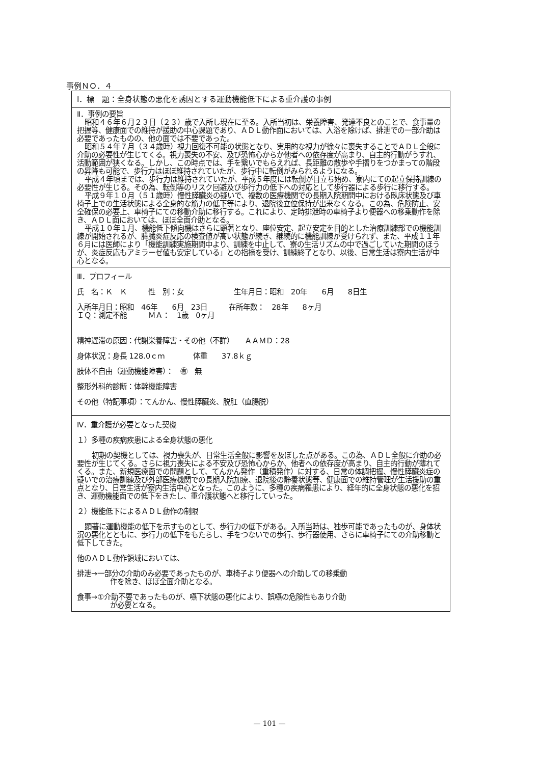事例ＮＯ．４
Ⅰ．標　題：全身状態の悪化を誘因とする運動機能低下による重介護の事例
Ⅱ．事例の要旨
昭和４６年６月２３日（２３）歳で入所し現在に至る。入所当初は、栄養障害、発達不良とのことで、食事量の把握等、健康面での維持が援助の中心課題であり、ＡＤＬ動作面においては、入浴を除けば、排泄での一部介助は必要であったものの、他の面では不要であった。
昭和５４年７月（３４歳時）視力回復不可能の状態となり、実用的な視力が徐々に喪失することでＡＤＬ全般に介助の必要性が生じてくる。視力喪失の不安、及び恐怖心からか他者への依存度が高まり、自主的行動がうすれ、活動範囲が狭くなる。しかし、この時点では、手を繋いでもらえれば、長距離の散歩や手摺りをつかまっての階段の昇降も可能で、歩行力はほぼ維持されていたが、歩行中に転倒がみられるようになる。
平成４年頃までは、歩行力は維持されていたが、平成５年度には転倒が目立ち始め、寮内にての起立保持訓練の必要性が生じる。その為、転倒等のリスク回避及び歩行力の低下への対応として歩行器による歩行に移行する。
平成９年１０月（５１歳時）慢性膵臓炎の疑いで、複数の医療機関での長期入院期間中における臥床状態及び車椅子上での生活状態による全身的な筋力の低下等により、退院後立位保持が出来なくなる。この為、危険防止、安全確保の必要上、車椅子にての移動介助に移行する。これにより、定時排泄時の車椅子より便器への移乗動作を除き、ＡＤＬ面においては、ほぼ全面介助となる。
平成１０年１月、機能低下傾向機はさらに顕著となり、座位安定、起立安定を目的とした治療訓練部での機能訓練が開始されるが、膵臓炎症反応の検査値が高い状態が続き、継続的に機能訓練が受けられず、また、平成１１年６月には医師により「機能訓練実施期間中より、訓練を中止して、寮の生活リズムの中で過ごしていた期間のほうが、炎症反応もアミラーゼ値も安定している」との指摘を受け、訓練終了となり、以後、日常生活は寮内生活が中心となる。
Ⅲ．プロフィール
氏　名：Ｋ　Ｋ　　　性　別：女　　　　　　　生年月日：昭和　20年　　6月　　8日生
入所年月日：昭和　46年　　6月　23日　　　在所年数：　28年　　8ヶ月
ＩＱ：測定不能　　　ＭＡ：　1歳　0ヶ月
精神遅滞の原因：代謝栄養障害・その他（不詳）　　ＡＡＭＤ：28
身体状況：身長 128.0ｃｍ　　　　体重　　37.8ｋｇ
肢体不自由（運動機能障害）：　㊒　無
整形外科的診断：体幹機能障害
その他（特記事項）：てんかん、慢性膵臓炎、脱肛（直腸脱）
Ⅳ．重介護が必要となった契機
１）多種の疾病疾患による全身状態の悪化
初期の契機としては、視力喪失が、日常生活全般に影響を及ぼした点がある。この為、ＡＤＬ全般に介助の必要性が生じてくる。さらに視力喪失による不安及び恐怖心からか、他者への依存度が高まり、自主的行動が薄れてくる。また、新規医療面での問題として、てんかん発作（重積発作）に対する、日常の体調把握、慢性膵臓炎症の疑いでの治療訓練及び外部医療機関での長期入院加療、退院後の静養状態等、健康面での維持管理が生活援助の重点となり、日常生活が寮内生活中心となった。このように、多種の疾病罹患により、経年的に全身状態の悪化を招き、運動機能面での低下をきたし、重介護状態へと移行していった。
２）機能低下によるＡＤＬ動作の制限
顕著に運動機能の低下を示すものとして、歩行力の低下がある。入所当時は、独歩可能であったものが、身体状況の悪化とともに、歩行力の低下をもたらし、手をつないでの歩行、歩行器使用、さらに車椅子にての介助移動と低下してきた。
他のＡＤＬ動作領域においては、
排泄→一部分の介助のみ必要であったものが、車椅子より便器への介助しての移乗動
作を除き、ほぼ全面介助となる。
食事→①介助不要であったものが、嚥下状態の悪化により、誤嚥の危険性もあり介助
が必要となる。
— 101 —